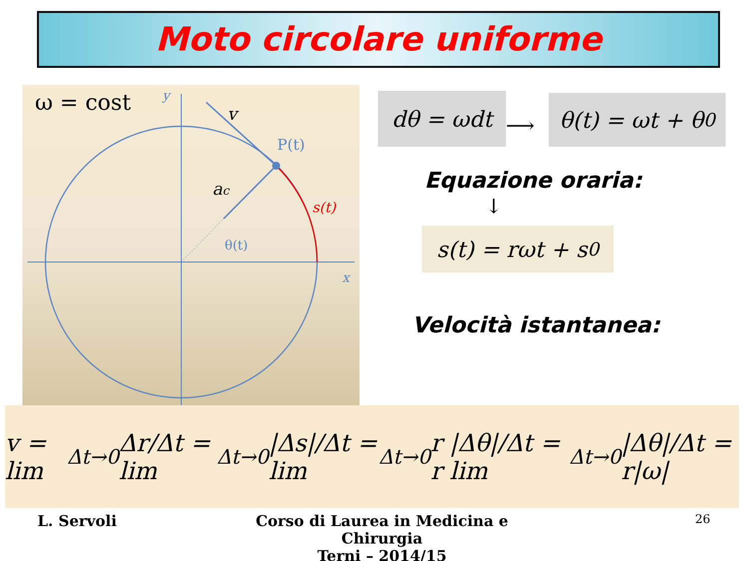Moto circolare uniforme
ω = cost
y
x
v
P(t)
ac
s(t)
θ(t)
dθ = ωdt
⟶
θ(t) = ωt + θ<sub>0</sub>
Equazione oraria:
↓
s(t) = rωt + s<sub>0</sub>
Velocità istantanea:
v = lim<sub>Δt→0</sub> Δr/Δt = lim<sub>Δt→0</sub> |Δs|/Δt = lim<sub>Δt→0</sub> r |Δθ|/Δt = r lim<sub>Δt→0</sub> |Δθ|/Δt = r|ω|
L. Servoli
Corso di Laurea in Medicina e Chirurgia
Terni – 2014/15
26